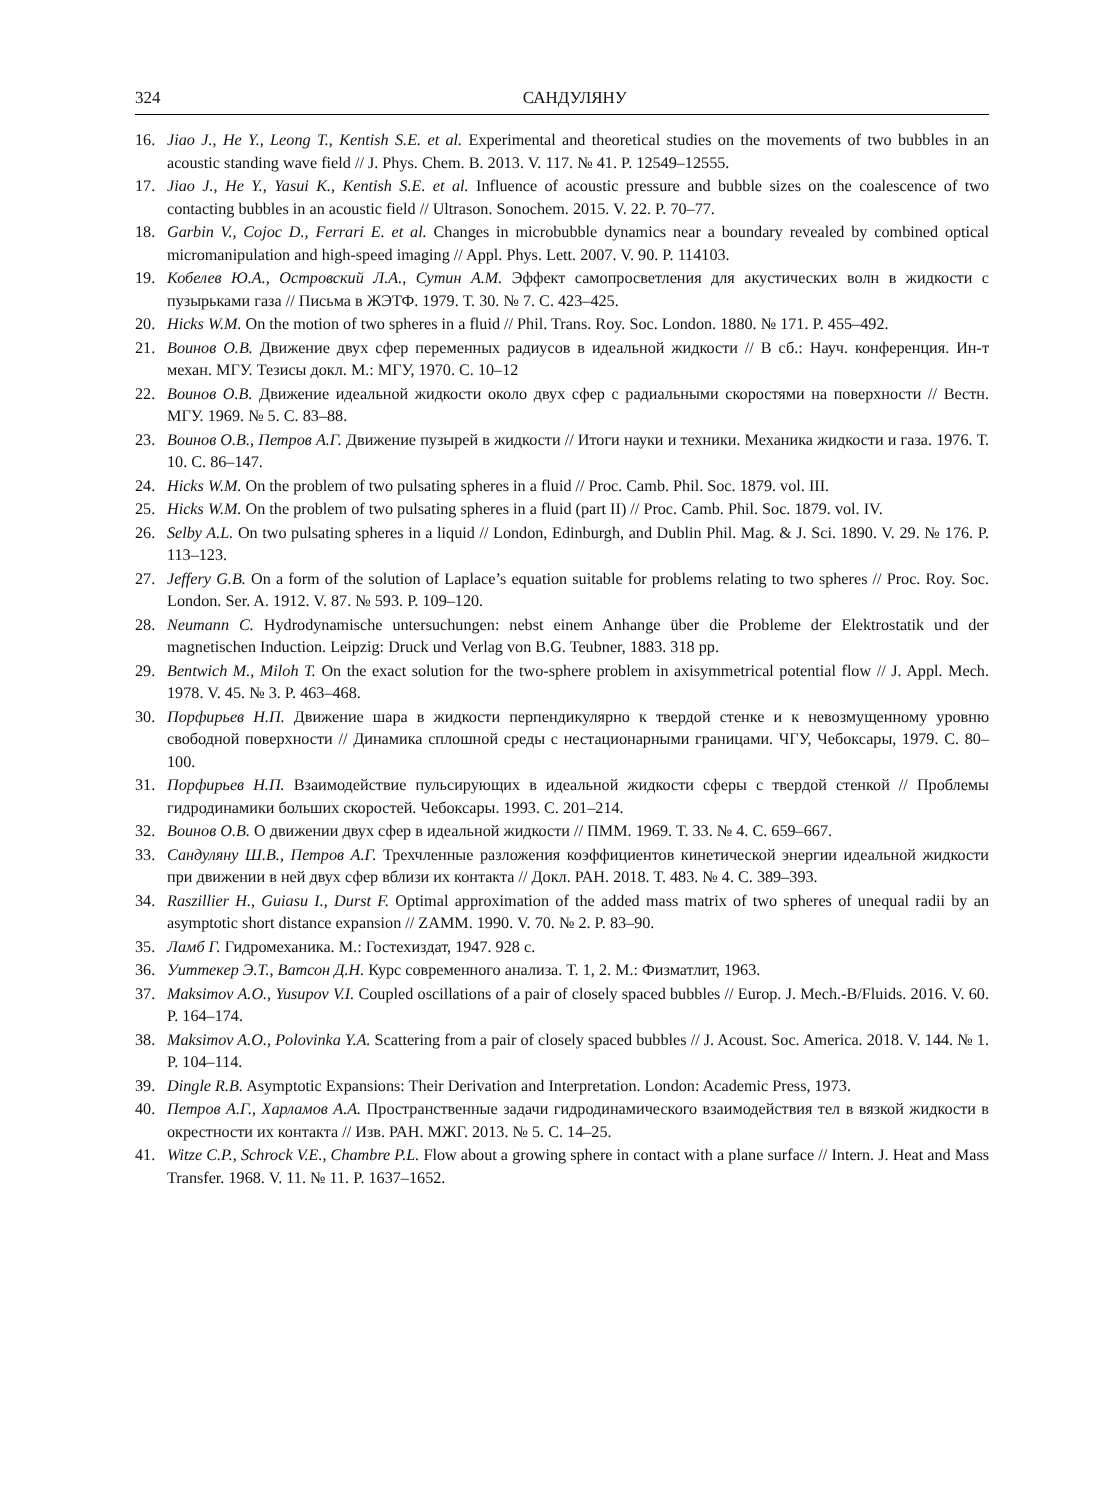324 САНДУЛЯНУ
16. Jiao J., He Y., Leong T., Kentish S.E. et al. Experimental and theoretical studies on the movements of two bubbles in an acoustic standing wave field // J. Phys. Chem. B. 2013. V. 117. № 41. P. 12549–12555.
17. Jiao J., He Y., Yasui K., Kentish S.E. et al. Influence of acoustic pressure and bubble sizes on the coalescence of two contacting bubbles in an acoustic field // Ultrason. Sonochem. 2015. V. 22. P. 70–77.
18. Garbin V., Cojoc D., Ferrari E. et al. Changes in microbubble dynamics near a boundary revealed by combined optical micromanipulation and high-speed imaging // Appl. Phys. Lett. 2007. V. 90. P. 114103.
19. Кобелев Ю.А., Островский Л.А., Сутин А.М. Эффект самопросветления для акустических волн в жидкости с пузырьками газа // Письма в ЖЭТФ. 1979. Т. 30. № 7. С. 423–425.
20. Hicks W.M. On the motion of two spheres in a fluid // Phil. Trans. Roy. Soc. London. 1880. № 171. P. 455–492.
21. Воинов О.В. Движение двух сфер переменных радиусов в идеальной жидкости // В сб.: Науч. конференция. Ин-т механ. МГУ. Тезисы докл. М.: МГУ, 1970. С. 10–12
22. Воинов О.В. Движение идеальной жидкости около двух сфер с радиальными скоростями на поверхности // Вестн. МГУ. 1969. № 5. С. 83–88.
23. Воинов О.В., Петров А.Г. Движение пузырей в жидкости // Итоги науки и техники. Механика жидкости и газа. 1976. Т. 10. С. 86–147.
24. Hicks W.M. On the problem of two pulsating spheres in a fluid // Proc. Camb. Phil. Soc. 1879. vol. III.
25. Hicks W.M. On the problem of two pulsating spheres in a fluid (part II) // Proc. Camb. Phil. Soc. 1879. vol. IV.
26. Selby A.L. On two pulsating spheres in a liquid // London, Edinburgh, and Dublin Phil. Mag. & J. Sci. 1890. V. 29. № 176. P. 113–123.
27. Jeffery G.B. On a form of the solution of Laplace’s equation suitable for problems relating to two spheres // Proc. Roy. Soc. London. Ser. A. 1912. V. 87. № 593. P. 109–120.
28. Neumann C. Hydrodynamische untersuchungen: nebst einem Anhange über die Probleme der Elektrostatik und der magnetischen Induction. Leipzig: Druck und Verlag von B.G. Teubner, 1883. 318 pp.
29. Bentwich M., Miloh T. On the exact solution for the two-sphere problem in axisymmetrical potential flow // J. Appl. Mech. 1978. V. 45. № 3. P. 463–468.
30. Порфирьев Н.П. Движение шара в жидкости перпендикулярно к твердой стенке и к невозмущенному уровню свободной поверхности // Динамика сплошной среды с нестационарными границами. ЧГУ, Чебоксары, 1979. С. 80–100.
31. Порфирьев Н.П. Взаимодействие пульсирующих в идеальной жидкости сферы с твердой стенкой // Проблемы гидродинамики больших скоростей. Чебоксары. 1993. С. 201–214.
32. Воинов О.В. О движении двух сфер в идеальной жидкости // ПММ. 1969. Т. 33. № 4. С. 659–667.
33. Сандуляну Ш.В., Петров А.Г. Трехчленные разложения коэффициентов кинетической энергии идеальной жидкости при движении в ней двух сфер вблизи их контакта // Докл. РАН. 2018. Т. 483. № 4. С. 389–393.
34. Raszillier H., Guiasu I., Durst F. Optimal approximation of the added mass matrix of two spheres of unequal radii by an asymptotic short distance expansion // ZAMM. 1990. V. 70. № 2. P. 83–90.
35. Ламб Г. Гидромеханика. М.: Гостехиздат, 1947. 928 с.
36. Уиттекер Э.Т., Ватсон Д.Н. Курс современного анализа. Т. 1, 2. М.: Физматлит, 1963.
37. Maksimov A.O., Yusupov V.I. Coupled oscillations of a pair of closely spaced bubbles // Europ. J. Mech.-B/Fluids. 2016. V. 60. P. 164–174.
38. Maksimov A.O., Polovinka Y.A. Scattering from a pair of closely spaced bubbles // J. Acoust. Soc. America. 2018. V. 144. № 1. P. 104–114.
39. Dingle R.B. Asymptotic Expansions: Their Derivation and Interpretation. London: Academic Press, 1973.
40. Петров А.Г., Харламов А.А. Пространственные задачи гидродинамического взаимодействия тел в вязкой жидкости в окрестности их контакта // Изв. РАН. МЖГ. 2013. № 5. С. 14–25.
41. Witze C.P., Schrock V.E., Chambre P.L. Flow about a growing sphere in contact with a plane surface // Intern. J. Heat and Mass Transfer. 1968. V. 11. № 11. P. 1637–1652.